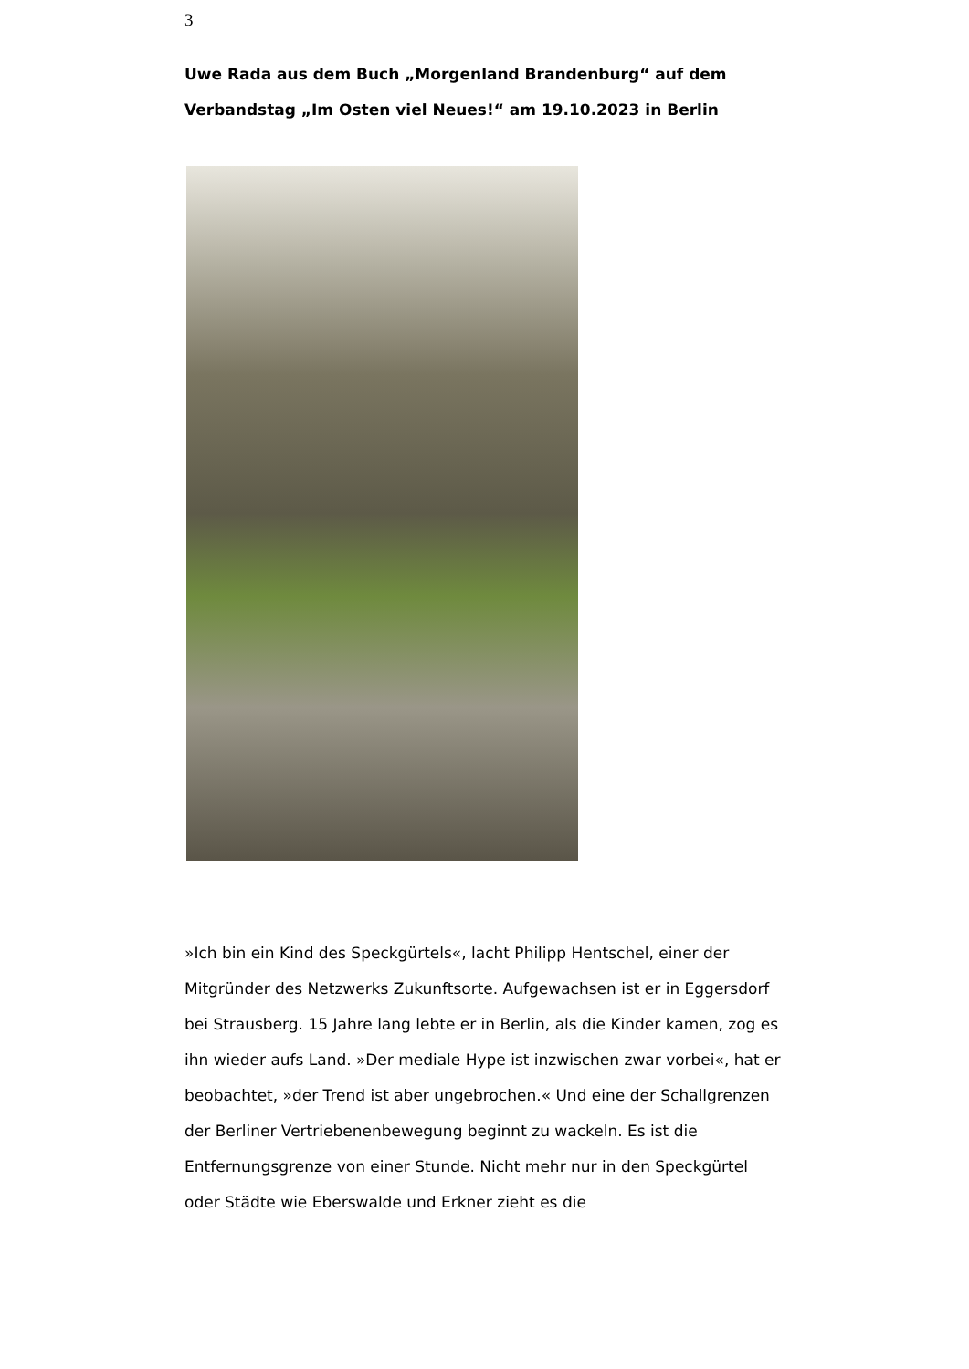3
Uwe Rada aus dem Buch „Morgenland Brandenburg“ auf dem Verbandstag „Im Osten viel Neues!“ am 19.10.2023 in Berlin
»Ich bin ein Kind des Speckgürtels«, lacht Philipp Hentschel, einer der Mitgründer des Netzwerks Zukunftsorte. Aufgewachsen ist er in Eggersdorf bei Strausberg. 15 Jahre lang lebte er in Berlin, als die Kinder kamen, zog es ihn wieder aufs Land. »Der mediale Hype ist inzwischen zwar vorbei«, hat er beobachtet, »der Trend ist aber ungebrochen.« Und eine der Schallgrenzen der Berliner Vertriebenenbewegung beginnt zu wackeln. Es ist die Entfernungsgrenze von einer Stunde. Nicht mehr nur in den Speckgürtel oder Städte wie Eberswalde und Erkner zieht es die